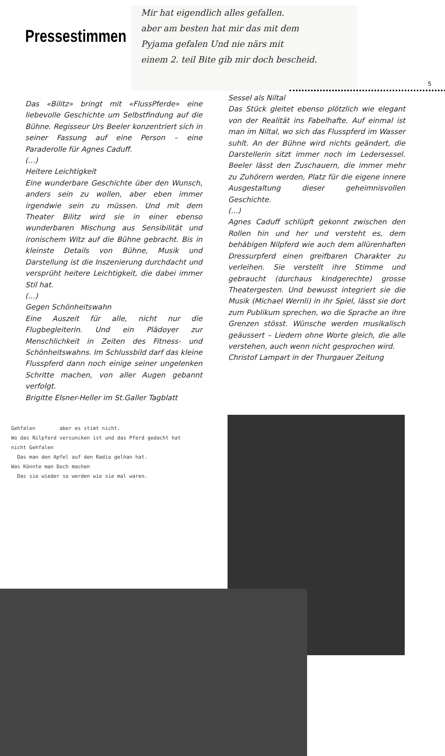Pressestimmen
Mir hat eigendlich alles gefallen.
aber am besten hat mir das mit dem
Pyjama gefalen Und nie närs mit
einem 2. teil Bite gib mir doch bescheid.
5
Das «Bilitz» bringt mit «FlussPferde» eine liebevolle Geschichte um Selbstfindung auf die Bühne. Regisseur Urs Beeler konzentriert sich in seiner Fassung auf eine Person – eine Paraderolle für Agnes Caduff.
(...)
Heitere Leichtigkeit
Eine wunderbare Geschichte über den Wunsch, anders sein zu wollen, aber eben immer irgendwie sein zu müssen. Und mit dem Theater Bilitz wird sie in einer ebenso wunderbaren Mischung aus Sensibilität und ironischem Witz auf die Bühne gebracht. Bis in kleinste Details von Bühne, Musik und Darstellung ist die Inszenierung durchdacht und versprüht heitere Leichtigkeit, die dabei immer Stil hat.
(...)
Gegen Schönheitswahn
Eine Auszeit für alle, nicht nur die Flugbegleiterin. Und ein Plädoyer zur Menschlichkeit in Zeiten des Fitness- und Schönheitswahns. Im Schlussbild darf das kleine Flusspferd dann noch einige seiner ungelenken Schritte machen, von aller Augen gebannt verfolgt.
Brigitte Elsner-Heller im St.Galler Tagblatt
Sessel als Niltal
Das Stück gleitet ebenso plötzlich wie elegant von der Realität ins Fabelhafte. Auf einmal ist man im Niltal, wo sich das Flusspferd im Wasser suhlt. An der Bühne wird nichts geändert, die Darstellerin sitzt immer noch im Ledersessel. Beeler lässt den Zuschauern, die immer mehr zu Zuhörern werden, Platz für die eigene innere Ausgestaltung dieser geheimnisvollen Geschichte.
(...)
Agnes Caduff schlüpft gekonnt zwischen den Rollen hin und her und versteht es, dem behäbigen Nilpferd wie auch dem allürenhaften Dressurpferd einen greifbaren Charakter zu verleihen. Sie verstellt ihre Stimme und gebraucht (durchaus kindgerechte) grosse Theatergesten. Und bewusst integriert sie die Musik (Michael Wernli) in ihr Spiel, lässt sie dort zum Publikum sprechen, wo die Sprache an ihre Grenzen stösst. Wünsche werden musikalisch geäussert – Liedern ohne Worte gleich, die alle verstehen, auch wenn nicht gesprochen wird.
Christof Lampart in der Thurgauer Zeitung
Gehfalen aber es stimt nicht.
Wo das Nilpferd versuncken ist und das Pferd gedacht hat
nicht Gehfalen
Das man den Apfel auf den Radio gelhan hat.
Was Könnte man Doch machen
Das sie wieder so werden wie sie mal waren.